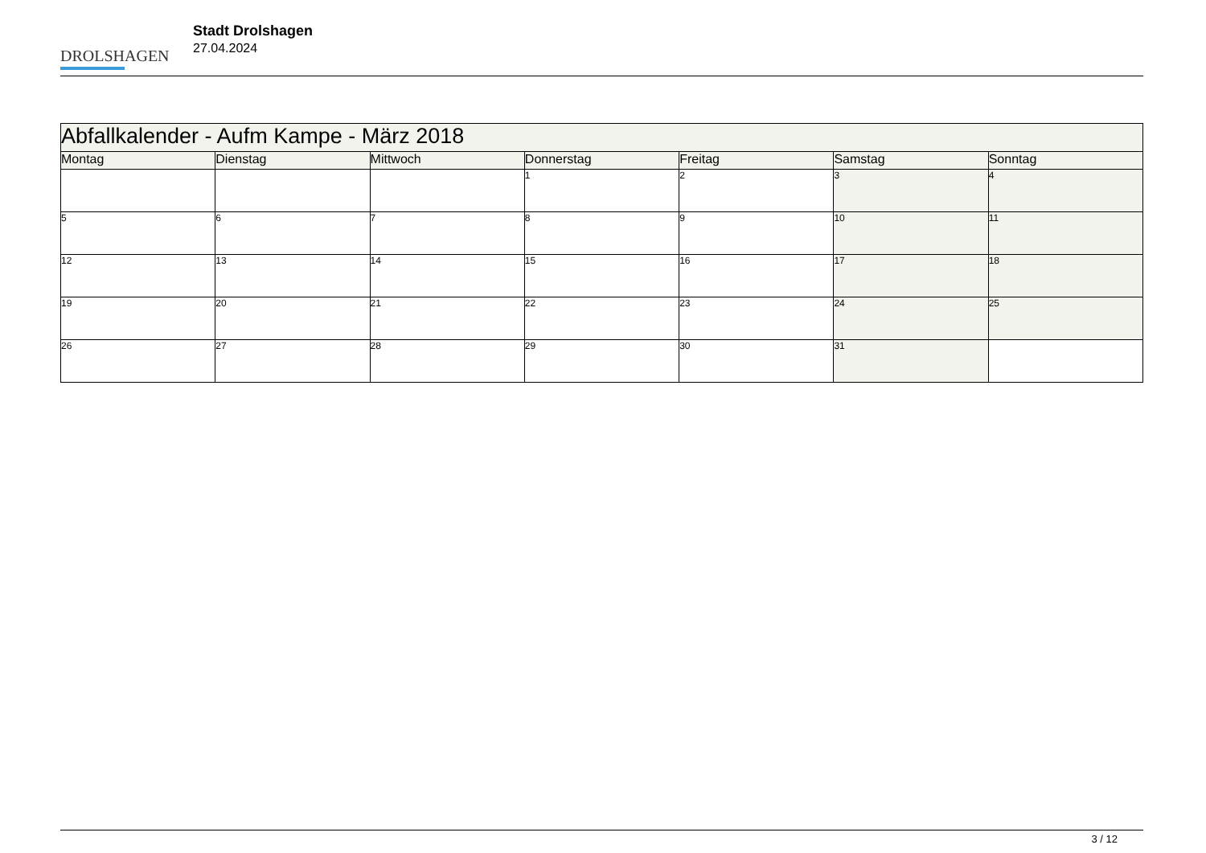DROLSHAGEN
Stadt Drolshagen
27.04.2024
| Abfallkalender - Aufm Kampe - März 2018 | | | | | | |
| Montag | Dienstag | Mittwoch | Donnerstag | Freitag | Samstag | Sonntag |
| | | | 1 | 2 | 3 | 4 |
| 5 | 6 | 7 | 8 | 9 | 10 | 11 |
| 12 | 13 | 14 | 15 | 16 | 17 | 18 |
| 19 | 20 | 21 | 22 | 23 | 24 | 25 |
| 26 | 27 | 28 | 29 | 30 | 31 | |
3 / 12